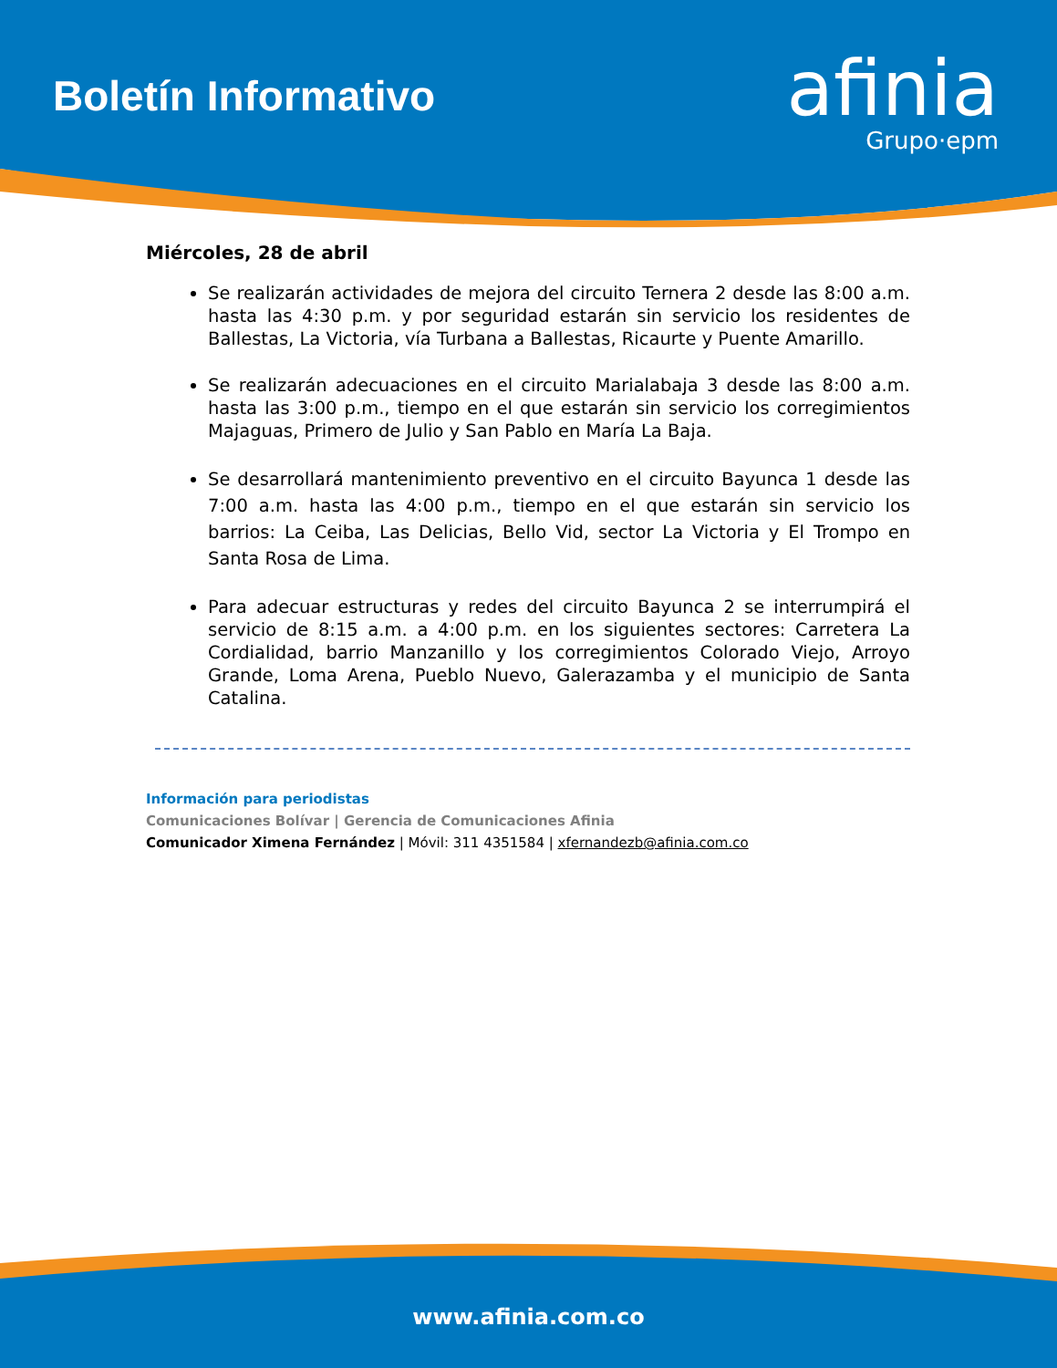Boletín Informativo
afinia
Grupo·epm
Miércoles, 28 de abril
Se realizarán actividades de mejora del circuito Ternera 2 desde las 8:00 a.m. hasta las 4:30 p.m. y por seguridad estarán sin servicio los residentes de Ballestas, La Victoria, vía Turbana a Ballestas, Ricaurte y Puente Amarillo.
Se realizarán adecuaciones en el circuito Marialabaja 3 desde las 8:00 a.m. hasta las 3:00 p.m., tiempo en el que estarán sin servicio los corregimientos Majaguas, Primero de Julio y San Pablo en María La Baja.
Se desarrollará mantenimiento preventivo en el circuito Bayunca 1 desde las 7:00 a.m. hasta las 4:00 p.m., tiempo en el que estarán sin servicio los barrios: La Ceiba, Las Delicias, Bello Vid, sector La Victoria y El Trompo en Santa Rosa de Lima.
Para adecuar estructuras y redes del circuito Bayunca 2 se interrumpirá el servicio de 8:15 a.m. a 4:00 p.m. en los siguientes sectores: Carretera La Cordialidad, barrio Manzanillo y los corregimientos Colorado Viejo, Arroyo Grande, Loma Arena, Pueblo Nuevo, Galerazamba y el municipio de Santa Catalina.
Información para periodistas
Comunicaciones Bolívar | Gerencia de Comunicaciones Afinia
Comunicador Ximena Fernández | Móvil: 311 4351584 | xfernandezb@afinia.com.co
www.afinia.com.co